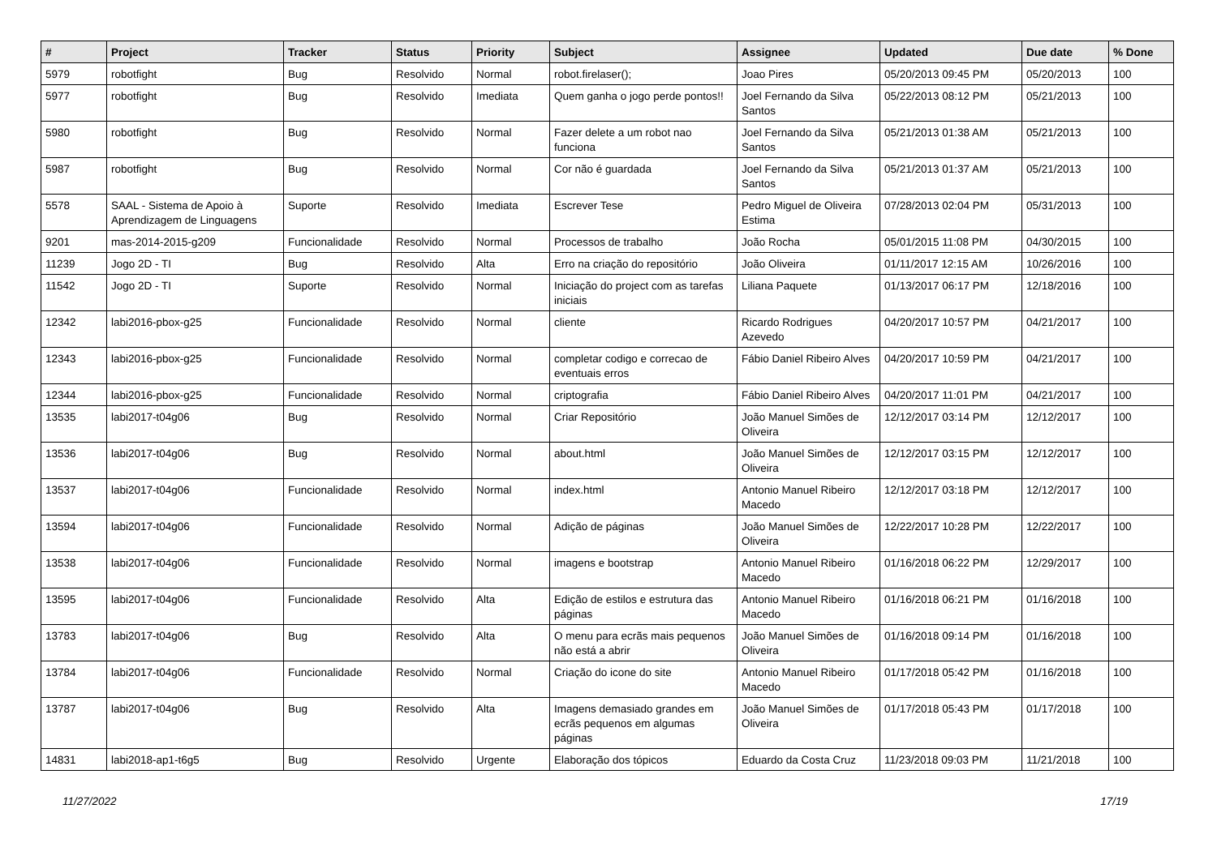| # | Project | Tracker | Status | Priority | Subject | Assignee | Updated | Due date | % Done |
| --- | --- | --- | --- | --- | --- | --- | --- | --- | --- |
| 5979 | robotfight | Bug | Resolvido | Normal | robot.firelaser(); | Joao Pires | 05/20/2013 09:45 PM | 05/20/2013 | 100 |
| 5977 | robotfight | Bug | Resolvido | Imediata | Quem ganha o jogo perde pontos!! | Joel Fernando da Silva Santos | 05/22/2013 08:12 PM | 05/21/2013 | 100 |
| 5980 | robotfight | Bug | Resolvido | Normal | Fazer delete a um robot nao funciona | Joel Fernando da Silva Santos | 05/21/2013 01:38 AM | 05/21/2013 | 100 |
| 5987 | robotfight | Bug | Resolvido | Normal | Cor não é guardada | Joel Fernando da Silva Santos | 05/21/2013 01:37 AM | 05/21/2013 | 100 |
| 5578 | SAAL - Sistema de Apoio à Aprendizagem de Linguagens | Suporte | Resolvido | Imediata | Escrever Tese | Pedro Miguel de Oliveira Estima | 07/28/2013 02:04 PM | 05/31/2013 | 100 |
| 9201 | mas-2014-2015-g209 | Funcionalidade | Resolvido | Normal | Processos de trabalho | João Rocha | 05/01/2015 11:08 PM | 04/30/2015 | 100 |
| 11239 | Jogo 2D - TI | Bug | Resolvido | Alta | Erro na criação do repositório | João Oliveira | 01/11/2017 12:15 AM | 10/26/2016 | 100 |
| 11542 | Jogo 2D - TI | Suporte | Resolvido | Normal | Iniciação do project com as tarefas iniciais | Liliana Paquete | 01/13/2017 06:17 PM | 12/18/2016 | 100 |
| 12342 | labi2016-pbox-g25 | Funcionalidade | Resolvido | Normal | cliente | Ricardo Rodrigues Azevedo | 04/20/2017 10:57 PM | 04/21/2017 | 100 |
| 12343 | labi2016-pbox-g25 | Funcionalidade | Resolvido | Normal | completar codigo e correcao de eventuais erros | Fábio Daniel Ribeiro Alves | 04/20/2017 10:59 PM | 04/21/2017 | 100 |
| 12344 | labi2016-pbox-g25 | Funcionalidade | Resolvido | Normal | criptografia | Fábio Daniel Ribeiro Alves | 04/20/2017 11:01 PM | 04/21/2017 | 100 |
| 13535 | labi2017-t04g06 | Bug | Resolvido | Normal | Criar Repositório | João Manuel Simões de Oliveira | 12/12/2017 03:14 PM | 12/12/2017 | 100 |
| 13536 | labi2017-t04g06 | Bug | Resolvido | Normal | about.html | João Manuel Simões de Oliveira | 12/12/2017 03:15 PM | 12/12/2017 | 100 |
| 13537 | labi2017-t04g06 | Funcionalidade | Resolvido | Normal | index.html | Antonio Manuel Ribeiro Macedo | 12/12/2017 03:18 PM | 12/12/2017 | 100 |
| 13594 | labi2017-t04g06 | Funcionalidade | Resolvido | Normal | Adição de páginas | João Manuel Simões de Oliveira | 12/22/2017 10:28 PM | 12/22/2017 | 100 |
| 13538 | labi2017-t04g06 | Funcionalidade | Resolvido | Normal | imagens e bootstrap | Antonio Manuel Ribeiro Macedo | 01/16/2018 06:22 PM | 12/29/2017 | 100 |
| 13595 | labi2017-t04g06 | Funcionalidade | Resolvido | Alta | Edição de estilos e estrutura das páginas | Antonio Manuel Ribeiro Macedo | 01/16/2018 06:21 PM | 01/16/2018 | 100 |
| 13783 | labi2017-t04g06 | Bug | Resolvido | Alta | O menu para ecrãs mais pequenos não está a abrir | João Manuel Simões de Oliveira | 01/16/2018 09:14 PM | 01/16/2018 | 100 |
| 13784 | labi2017-t04g06 | Funcionalidade | Resolvido | Normal | Criação do icone do site | Antonio Manuel Ribeiro Macedo | 01/17/2018 05:42 PM | 01/16/2018 | 100 |
| 13787 | labi2017-t04g06 | Bug | Resolvido | Alta | Imagens demasiado grandes em ecrãs pequenos em algumas páginas | João Manuel Simões de Oliveira | 01/17/2018 05:43 PM | 01/17/2018 | 100 |
| 14831 | labi2018-ap1-t6g5 | Bug | Resolvido | Urgente | Elaboração dos tópicos | Eduardo da Costa Cruz | 11/23/2018 09:03 PM | 11/21/2018 | 100 |
11/27/2022 17/19